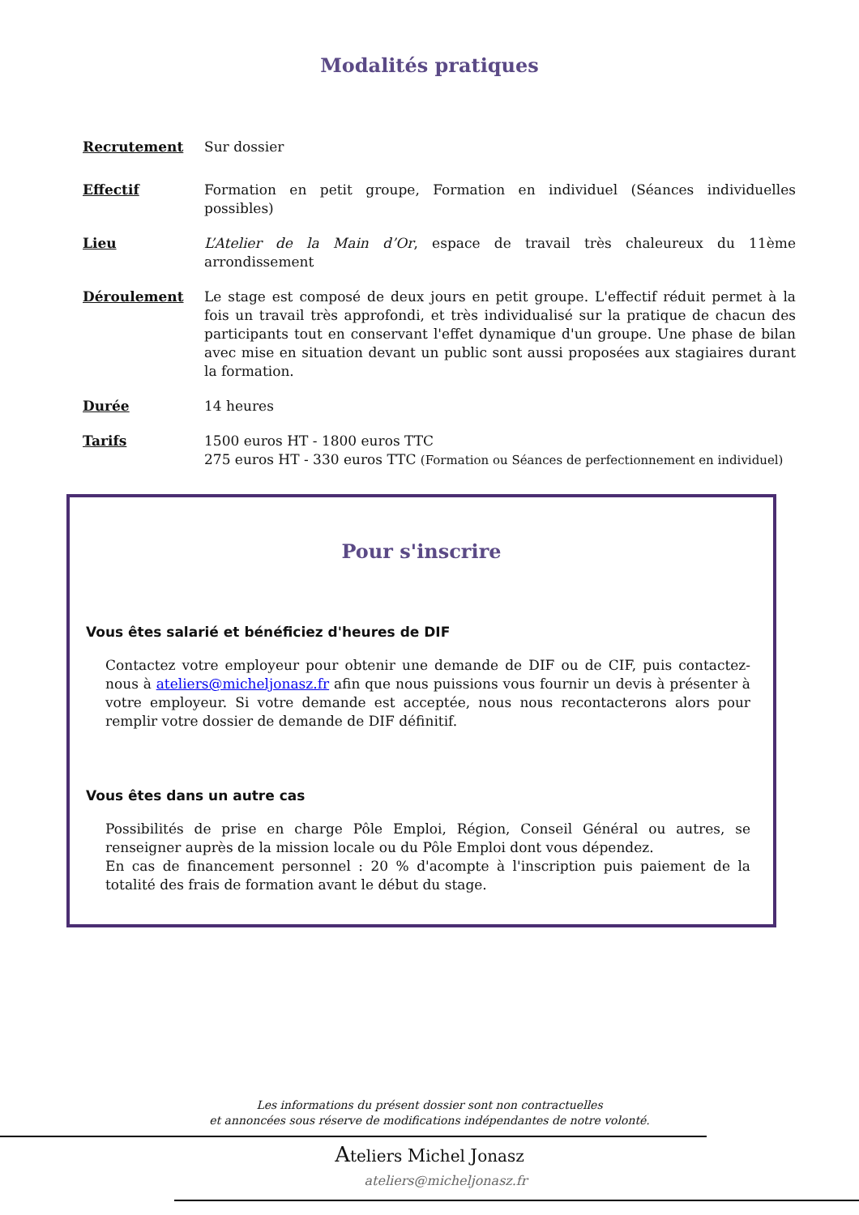Modalités pratiques
Recrutement Sur dossier
Effectif Formation en petit groupe, Formation en individuel (Séances individuelles possibles)
Lieu L’Atelier de la Main d’Or, espace de travail très chaleureux du 11ème arrondissement
Déroulement Le stage est composé de deux jours en petit groupe. L'effectif réduit permet à la fois un travail très approfondi, et très individualisé sur la pratique de chacun des participants tout en conservant l'effet dynamique d'un groupe. Une phase de bilan avec mise en situation devant un public sont aussi proposées aux stagiaires durant la formation.
Durée 14 heures
Tarifs 1500 euros HT - 1800 euros TTC
275 euros HT - 330 euros TTC (Formation ou Séances de perfectionnement en individuel)
Pour s'inscrire
Vous êtes salarié et bénéficiez d'heures de DIF
Contactez votre employeur pour obtenir une demande de DIF ou de CIF, puis contactez-nous à ateliers@micheljonasz.fr afin que nous puissions vous fournir un devis à présenter à votre employeur. Si votre demande est acceptée, nous nous recontacterons alors pour remplir votre dossier de demande de DIF définitif.
Vous êtes dans un autre cas
Possibilités de prise en charge Pôle Emploi, Région, Conseil Général ou autres, se renseigner auprès de la mission locale ou du Pôle Emploi dont vous dépendez.
En cas de financement personnel : 20 % d'acompte à l'inscription puis paiement de la totalité des frais de formation avant le début du stage.
Les informations du présent dossier sont non contractuelles
et annoncées sous réserve de modifications indépendantes de notre volonté.
Ateliers Michel Jonasz
ateliers@micheljonasz.fr